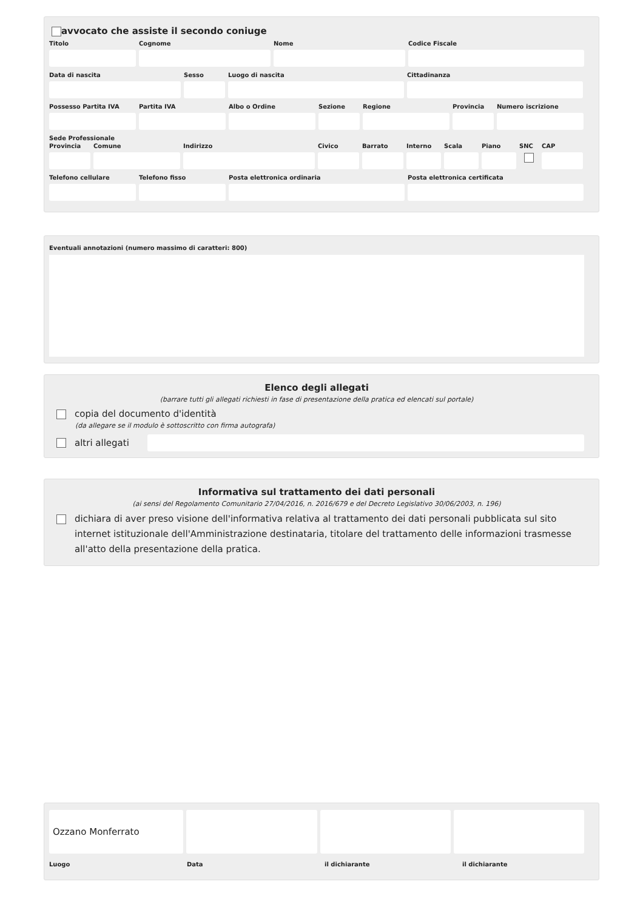avvocato che assiste il secondo coniuge
Titolo Cognome Nome Codice Fiscale
Data di nascita Sesso Luogo di nascita Cittadinanza
Possesso Partita IVA
Partita IVA Albo o Ordine Sezione Regione Provincia
Numero iscrizione
Sede Professionale
Provincia
Comune Indirizzo Civico Barrato Interno
Scala Piano SNC CAP
Telefono cellulare
Telefono fisso Posta elettronica ordinaria Posta elettronica certificata
Eventuali annotazioni (numero massimo di caratteri: 800)
Elenco degli allegati
(barrare tutti gli allegati richiesti in fase di presentazione della pratica ed elencati sul portale)
copia del documento d'identità
(da allegare se il modulo è sottoscritto con firma autografa)
altri allegati
Informativa sul trattamento dei dati personali
(ai sensi del Regolamento Comunitario 27/04/2016, n. 2016/679 e del Decreto Legislativo 30/06/2003, n. 196)
dichiara di aver preso visione dell'informativa relativa al trattamento dei dati personali pubblicata sul sito internet istituzionale dell'Amministrazione destinataria, titolare del trattamento delle informazioni trasmesse all'atto della presentazione della pratica.
Ozzano Monferrato
Luogo Data il dichiarante il dichiarante